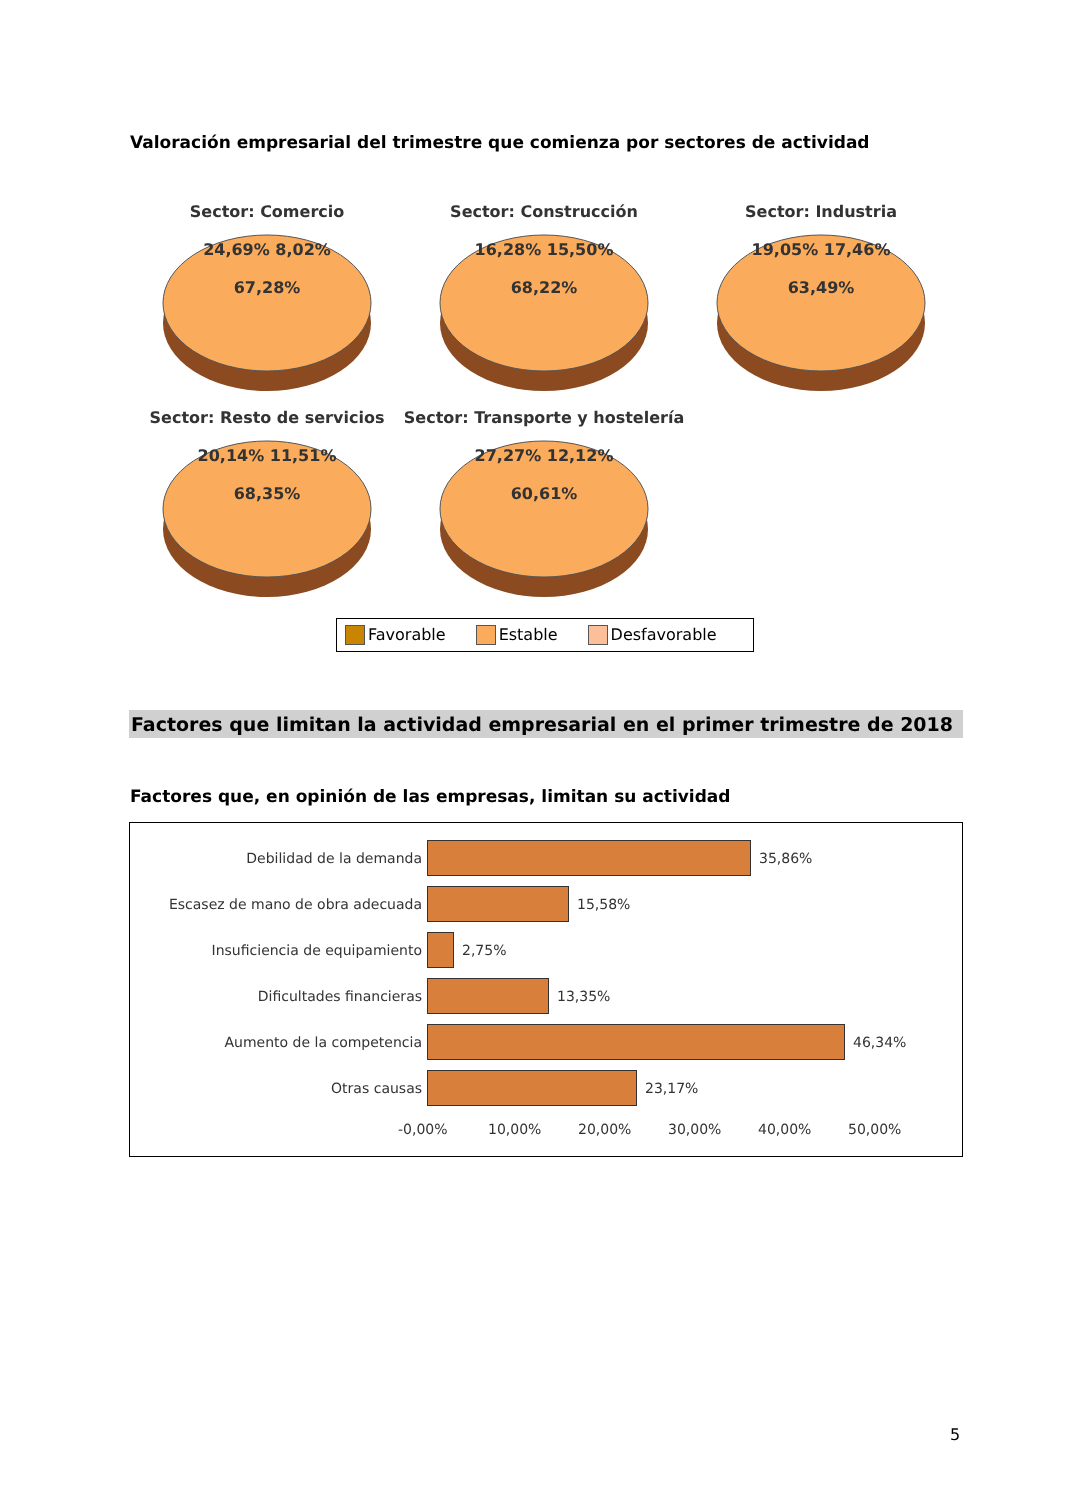Valoración empresarial del trimestre que comienza por sectores de actividad
Sector: Comercio
24,69% 8,02%
67,28%
Sector: Construcción
16,28% 15,50%
68,22%
Sector: Industria
19,05% 17,46%
63,49%
Sector: Resto de servicios
20,14% 11,51%
68,35%
Sector: Transporte y hostelería
27,27% 12,12%
60,61%
Favorable Estable Desfavorable
Factores que limitan la actividad empresarial en el primer trimestre de 2018
Factores que, en opinión de las empresas, limitan su actividad
Debilidad de la demanda 35,86%
Escasez de mano de obra adecuada 15,58%
Insuficiencia de equipamiento 2,75%
Dificultades financieras 13,35%
Aumento de la competencia 46,34%
Otras causas 23,17%
-0,00% 10,00% 20,00% 30,00% 40,00% 50,00%
5